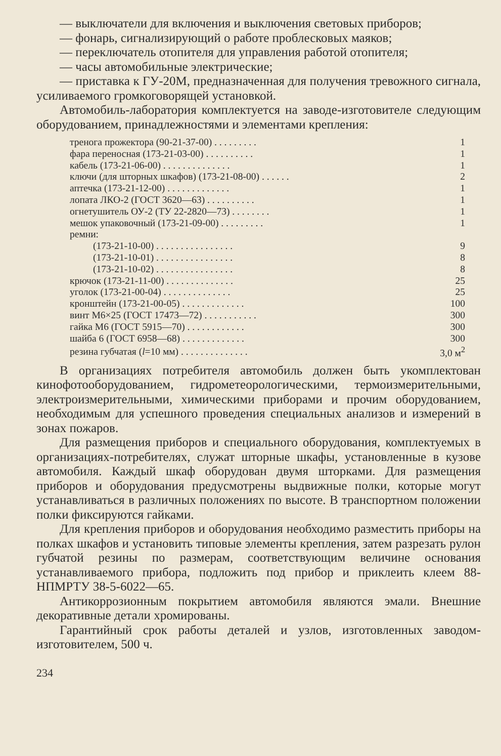— выключатели для включения и выключения световых приборов;
— фонарь, сигнализирующий о работе проблесковых маяков;
— переключатель отопителя для управления работой отопителя;
— часы автомобильные электрические;
— приставка к ГУ-20М, предназначенная для получения тревожного сигнала, усиливаемого громкоговорящей установкой.
Автомобиль-лаборатория комплектуется на заводе-изготовителе следующим оборудованием, принадлежностями и элементами крепления:
| тренога прожектора (90-21-37-00) . . . . . . . . . | 1 |
| фара переносная (173-21-03-00) . . . . . . . . . . | 1 |
| кабель (173-21-06-00) . . . . . . . . . . . . . . | 1 |
| ключи (для шторных шкафов) (173-21-08-00) . . . . . . | 2 |
| аптечка (173-21-12-00) . . . . . . . . . . . . . | 1 |
| лопата ЛКО-2 (ГОСТ 3620—63) . . . . . . . . . . | 1 |
| огнетушитель ОУ-2 (ТУ 22-2820—73) . . . . . . . . | 1 |
| мешок упаковочный (173-21-09-00) . . . . . . . . . | 1 |
| ремни: | |
| (173-21-10-00) . . . . . . . . . . . . . . . . | 9 |
| (173-21-10-01) . . . . . . . . . . . . . . . . | 8 |
| (173-21-10-02) . . . . . . . . . . . . . . . . | 8 |
| крючок (173-21-11-00) . . . . . . . . . . . . . . | 25 |
| уголок (173-21-00-04) . . . . . . . . . . . . . . | 25 |
| кронштейн (173-21-00-05) . . . . . . . . . . . . . | 100 |
| винт М6×25 (ГОСТ 17473—72) . . . . . . . . . . . | 300 |
| гайка М6 (ГОСТ 5915—70) . . . . . . . . . . . . | 300 |
| шайба 6 (ГОСТ 6958—68) . . . . . . . . . . . . . | 300 |
| резина губчатая ( l =10 мм) . . . . . . . . . . . . . . | 3,0 м<sup>2</sup> |
В организациях потребителя автомобиль должен быть укомплектован кинофотооборудованием, гидрометеорологическими, термоизмерительными, электроизмерительными, химическими приборами и прочим оборудованием, необходимым для успешного проведения специальных анализов и измерений в зонах пожаров.
Для размещения приборов и специального оборудования, комплектуемых в организациях-потребителях, служат шторные шкафы, установленные в кузове автомобиля. Каждый шкаф оборудован двумя шторками. Для размещения приборов и оборудования предусмотрены выдвижные полки, которые могут устанавливаться в различных положениях по высоте. В транспортном положении полки фиксируются гайками.
Для крепления приборов и оборудования необходимо разместить приборы на полках шкафов и установить типовые элементы крепления, затем разрезать рулон губчатой резины по размерам, соответствующим величине основания устанавливаемого прибора, подложить под прибор и приклеить клеем 88-НПМРТУ 38-5-6022—65.
Антикоррозионным покрытием автомобиля являются эмали. Внешние декоративные детали хромированы.
Гарантийный срок работы деталей и узлов, изготовленных заводом-изготовителем, 500 ч.
234